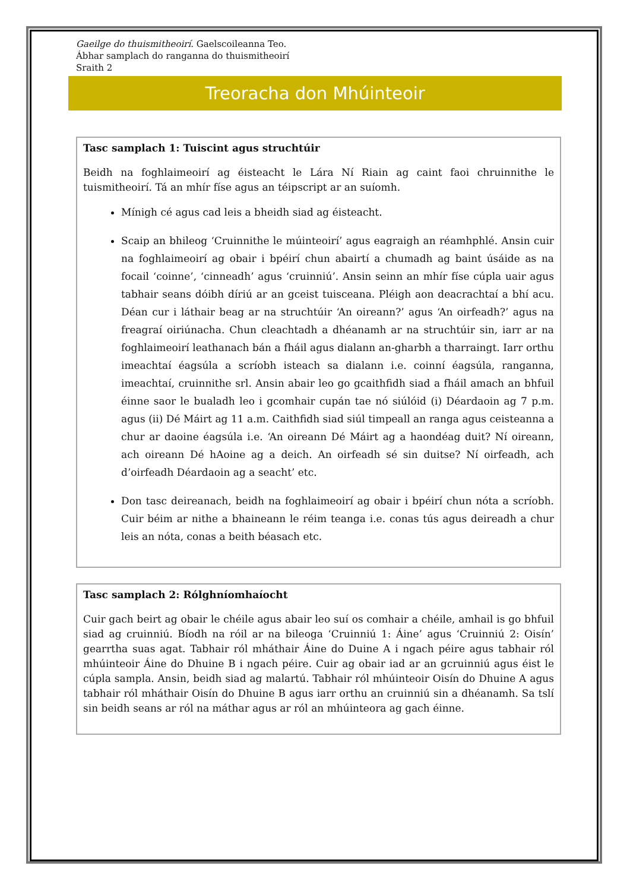Gaeilge do thuismitheoirí. Gaelscoileanna Teo.
Ábhar samplach do ranganna do thuismitheoirí
Sraith 2
Treoracha don Mhúinteoir
Tasc samplach 1: Tuiscint agus struchtúir
Beidh na foghlaimeoirí ag éisteacht le Lára Ní Riain ag caint faoi chruinnithe le tuismitheoirí. Tá an mhír físe agus an téipscript ar an suíomh.
Mínigh cé agus cad leis a bheidh siad ag éisteacht.
Scaip an bhileog ‘Cruinnithe le múinteoirí’ agus eagraigh an réamhphlé. Ansin cuir na foghlaimeoirí ag obair i bpéirí chun abairtí a chumadh ag baint úsáide as na focail ‘coinne’, ‘cinneadh’ agus ‘cruinniú’. Ansin seinn an mhír físe cúpla uair agus tabhair seans dóibh díriú ar an gceist tuisceana. Pléigh aon deacrachtaí a bhí acu. Déan cur i láthair beag ar na struchtúir ‘An oireann?’ agus ‘An oirfeadh?’ agus na freagraí oiriúnacha. Chun cleachtadh a dhéanamh ar na struchtúir sin, iarr ar na foghlaimeoirí leathanach bán a fháil agus dialann an-gharbh a tharraingt. Iarr orthu imeachtaí éagsúla a scríobh isteach sa dialann i.e. coinní éagsúla, ranganna, imeachtaí, cruinnithe srl. Ansin abair leo go gcaithfidh siad a fháil amach an bhfuil éinne saor le bualadh leo i gcomhair cupán tae nó siúlóid (i) Déardaoin ag 7 p.m. agus (ii) Dé Máirt ag 11 a.m. Caithfidh siad siúl timpeall an ranga agus ceisteanna a chur ar daoine éagsúla i.e. ‘An oireann Dé Máirt ag a haondéag duit? Ní oireann, ach oireann Dé hAoine ag a deich. An oirfeadh sé sin duitse? Ní oirfeadh, ach d’oirfeadh Déardaoin ag a seacht’ etc.
Don tasc deireanach, beidh na foghlaimeoirí ag obair i bpéirí chun nóta a scríobh. Cuir béim ar nithe a bhaineann le réim teanga i.e. conas tús agus deireadh a chur leis an nóta, conas a beith béasach etc.
Tasc samplach 2: Rólghníomhaíocht
Cuir gach beirt ag obair le chéile agus abair leo suí os comhair a chéile, amhail is go bhfuil siad ag cruinniú. Bíodh na róil ar na bileoga ‘Cruinniú 1: Áine’ agus ‘Cruinniú 2: Oisín’ gearrtha suas agat. Tabhair ról mháthair Áine do Duine A i ngach péire agus tabhair ról mhúinteoir Áine do Dhuine B i ngach péire. Cuir ag obair iad ar an gcruinniú agus éist le cúpla sampla. Ansin, beidh siad ag malartú. Tabhair ról mhúinteoir Oisín do Dhuine A agus tabhair ról mháthair Oisín do Dhuine B agus iarr orthu an cruinniú sin a dhéanamh. Sa tslí sin beidh seans ar ról na máthar agus ar ról an mhúinteora ag gach éinne.